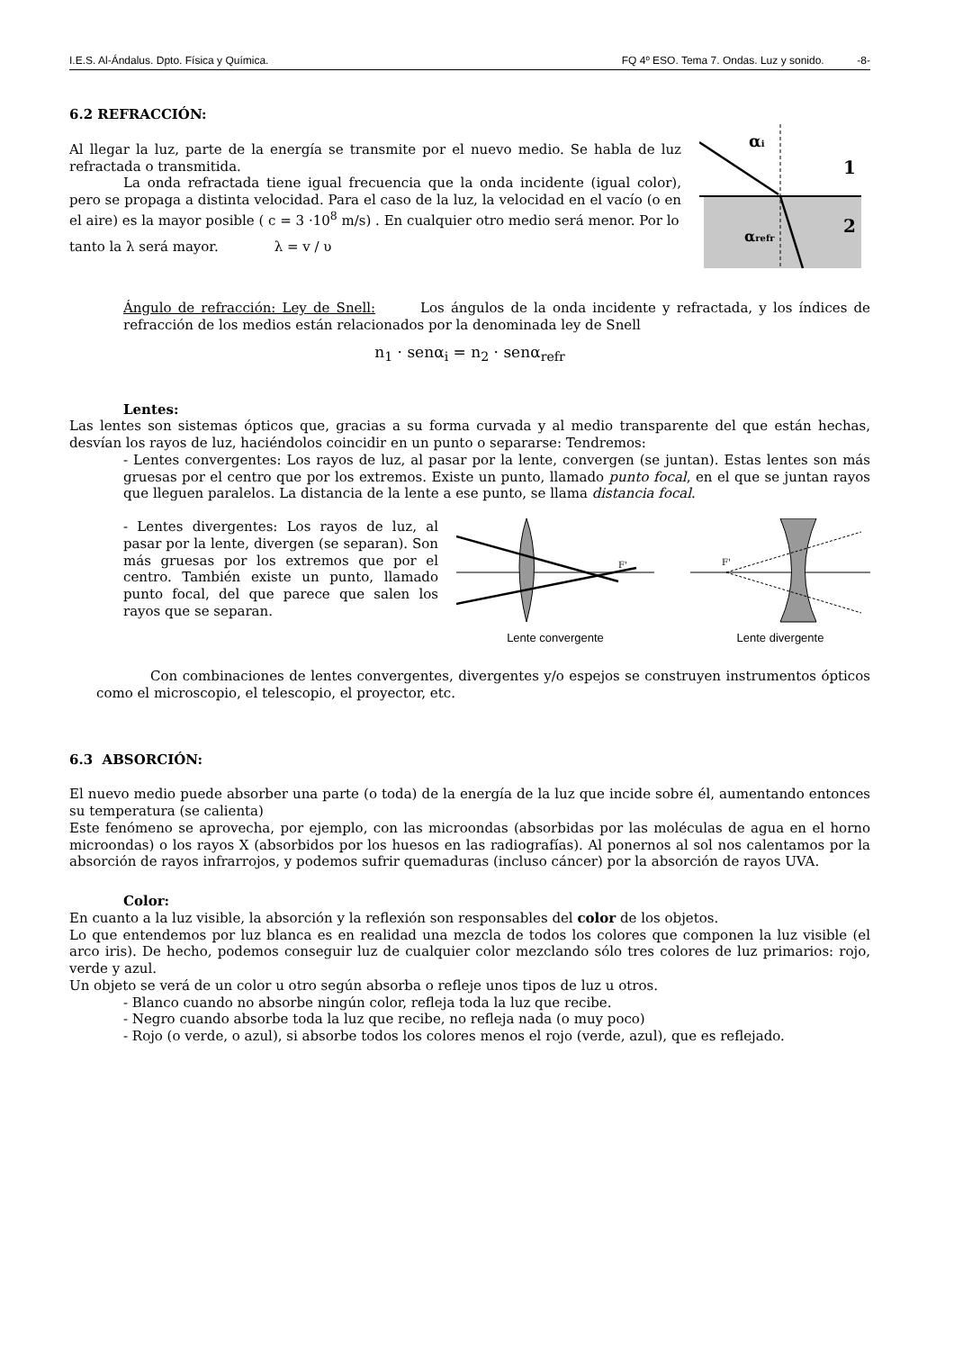I.E.S. Al-Ándalus. Dpto. Física y Química. FQ 4º ESO. Tema 7. Ondas. Luz y sonido. -8-
6.2 REFRACCIÓN:
Al llegar la luz, parte de la energía se transmite por el nuevo medio. Se habla de luz refractada o transmitida.
La onda refractada tiene igual frecuencia que la onda incidente (igual color), pero se propaga a distinta velocidad. Para el caso de la luz, la velocidad en el vacío (o en el aire) es la mayor posible ( c = 3 ·10<sup>8</sup> m/s) . En cualquier otro medio será menor. Por lo
tanto la λ será mayor. λ = v / υ
αi
1
2
αrefr
Ángulo de refracción: Ley de Snell: Los ángulos de la onda incidente y refractada, y los índices de refracción de los medios están relacionados por la denominada ley de Snell
n<sub>1</sub> · senα<sub>i</sub> = n<sub>2</sub> · senα<sub>refr</sub>
Lentes:
Las lentes son sistemas ópticos que, gracias a su forma curvada y al medio transparente del que están hechas, desvían los rayos de luz, haciéndolos coincidir en un punto o separarse: Tendremos:
- Lentes convergentes: Los rayos de luz, al pasar por la lente, convergen (se juntan). Estas lentes son más gruesas por el centro que por los extremos. Existe un punto, llamado punto focal, en el que se juntan rayos que lleguen paralelos. La distancia de la lente a ese punto, se llama distancia focal.
- Lentes divergentes: Los rayos de luz, al pasar por la lente, divergen (se separan). Son más gruesas por los extremos que por el centro. También existe un punto, llamado punto focal, del que parece que salen los rayos que se separan.
F'
Lente convergente
F'
Lente divergente
Con combinaciones de lentes convergentes, divergentes y/o espejos se construyen instrumentos ópticos como el microscopio, el telescopio, el proyector, etc.
6.3 ABSORCIÓN:
El nuevo medio puede absorber una parte (o toda) de la energía de la luz que incide sobre él, aumentando entonces su temperatura (se calienta)
Este fenómeno se aprovecha, por ejemplo, con las microondas (absorbidas por las moléculas de agua en el horno microondas) o los rayos X (absorbidos por los huesos en las radiografías). Al ponernos al sol nos calentamos por la absorción de rayos infrarrojos, y podemos sufrir quemaduras (incluso cáncer) por la absorción de rayos UVA.
Color:
En cuanto a la luz visible, la absorción y la reflexión son responsables del color de los objetos.
Lo que entendemos por luz blanca es en realidad una mezcla de todos los colores que componen la luz visible (el arco iris). De hecho, podemos conseguir luz de cualquier color mezclando sólo tres colores de luz primarios: rojo, verde y azul.
Un objeto se verá de un color u otro según absorba o refleje unos tipos de luz u otros.
- Blanco cuando no absorbe ningún color, refleja toda la luz que recibe.
- Negro cuando absorbe toda la luz que recibe, no refleja nada (o muy poco)
- Rojo (o verde, o azul), si absorbe todos los colores menos el rojo (verde, azul), que es reflejado.